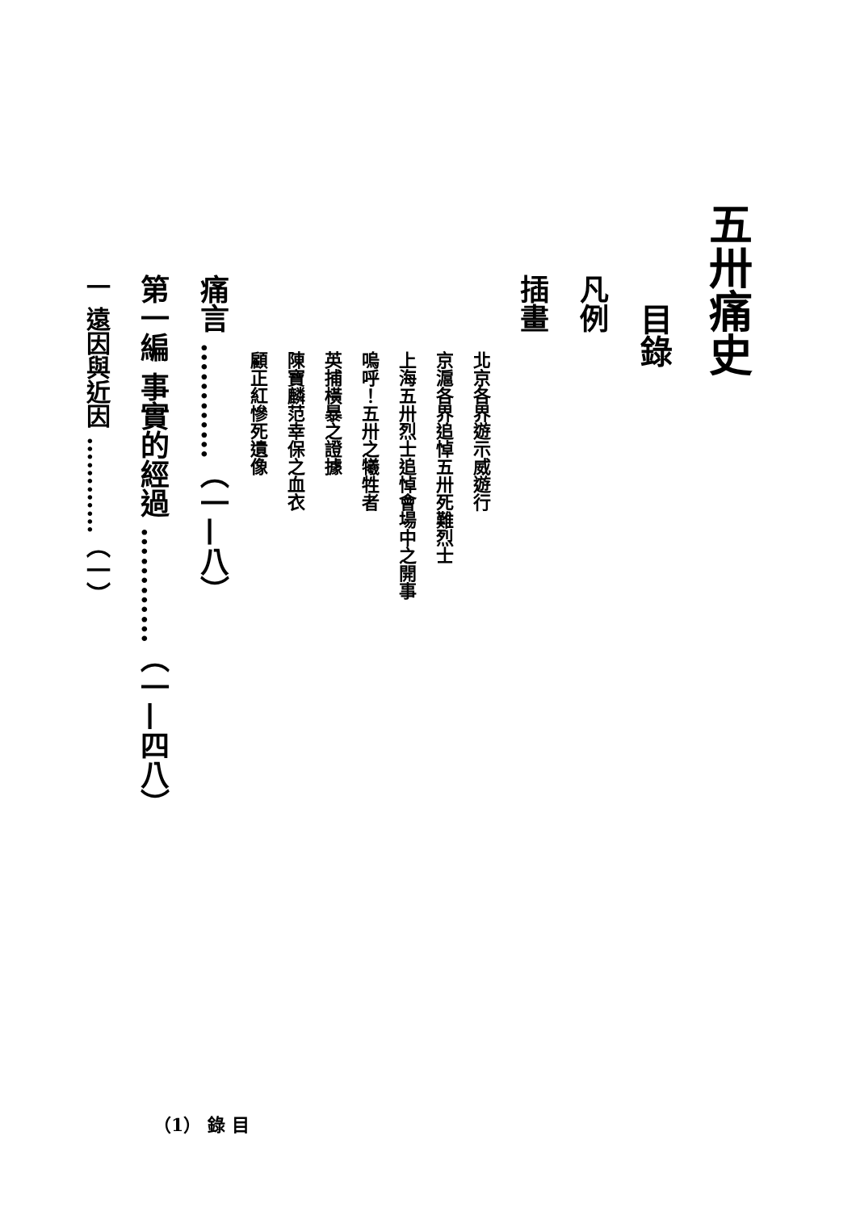五卅痛史
目錄
凡例
插畫
北京各界遊示威遊行
京滬各界追悼五卅死難烈士
上海五卅烈士追悼會場中之開事
嗚呼！五卅之犧牲者
英捕橫暴之證據
陳寶麟范幸保之血衣
顧正紅慘死遺像
痛言 …………（一—八）
第一編 事實的經過 …………（一—四八）
一 遠因與近因 …………（一）
（1） 錄 目